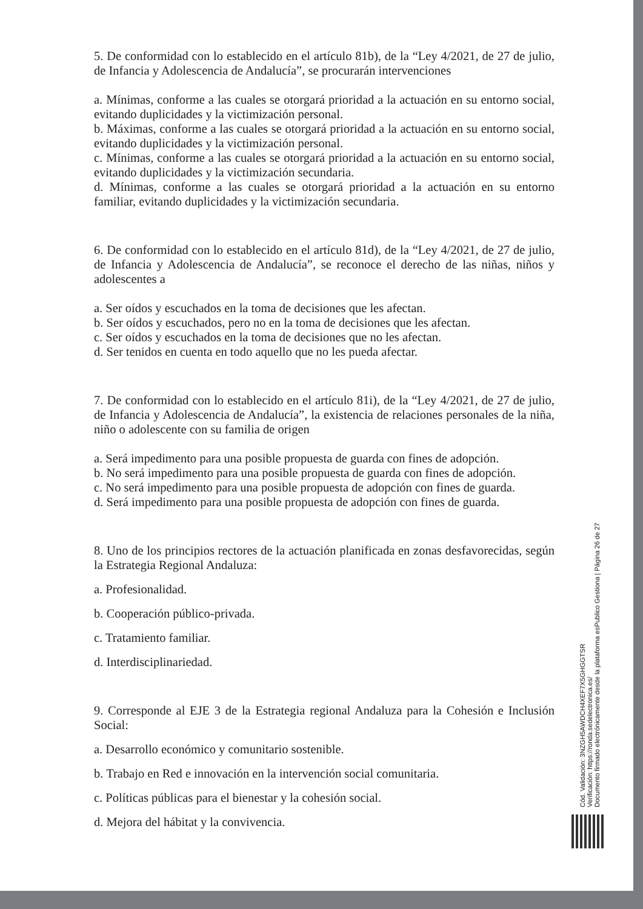5. De conformidad con lo establecido en el artículo 81b), de la “Ley 4/2021, de 27 de julio, de Infancia y Adolescencia de Andalucía”, se procurarán intervenciones
a. Mínimas, conforme a las cuales se otorgará prioridad a la actuación en su entorno social, evitando duplicidades y la victimización personal.
b. Máximas, conforme a las cuales se otorgará prioridad a la actuación en su entorno social, evitando duplicidades y la victimización personal.
c. Mínimas, conforme a las cuales se otorgará prioridad a la actuación en su entorno social, evitando duplicidades y la victimización secundaria.
d. Mínimas, conforme a las cuales se otorgará prioridad a la actuación en su entorno familiar, evitando duplicidades y la victimización secundaria.
6. De conformidad con lo establecido en el artículo 81d), de la “Ley 4/2021, de 27 de julio, de Infancia y Adolescencia de Andalucía”, se reconoce el derecho de las niñas, niños y adolescentes a
a. Ser oídos y escuchados en la toma de decisiones que les afectan.
b. Ser oídos y escuchados, pero no en la toma de decisiones que les afectan.
c. Ser oídos y escuchados en la toma de decisiones que no les afectan.
d. Ser tenidos en cuenta en todo aquello que no les pueda afectar.
7. De conformidad con lo establecido en el artículo 81i), de la “Ley 4/2021, de 27 de julio, de Infancia y Adolescencia de Andalucía”, la existencia de relaciones personales de la niña, niño o adolescente con su familia de origen
a. Será impedimento para una posible propuesta de guarda con fines de adopción.
b. No será impedimento para una posible propuesta de guarda con fines de adopción.
c. No será impedimento para una posible propuesta de adopción con fines de guarda.
d. Será impedimento para una posible propuesta de adopción con fines de guarda.
8. Uno de los principios rectores de la actuación planificada en zonas desfavorecidas, según la Estrategia Regional Andaluza:
a. Profesionalidad.
b. Cooperación público-privada.
c. Tratamiento familiar.
d. Interdisciplinariedad.
9. Corresponde al EJE 3 de la Estrategia regional Andaluza para la Cohesión e Inclusión Social:
a. Desarrollo económico y comunitario sostenible.
b. Trabajo en Red e innovación en la intervención social comunitaria.
c. Políticas públicas para el bienestar y la cohesión social.
d. Mejora del hábitat y la convivencia.
Cód. Validación: 3NZGH5AWDCH4XEF7X5GHGGTSR
Verificación: https://ronda.sedelectronica.es/
Documento firmado electrónicamente desde la plataforma esPublico Gestiona | Página 26 de 27